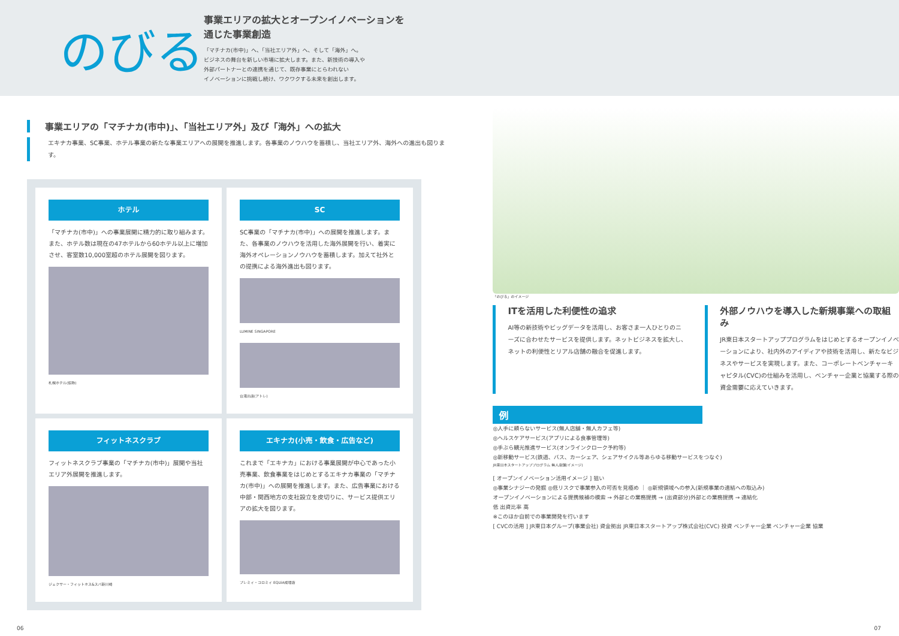のびる
事業エリアの拡大とオープンイノベーションを
通じた事業創造
「マチナカ(市中)」へ、「当社エリア外」へ、そして「海外」へ。
ビジネスの舞台を新しい市場に拡大します。また、新技術の導入や
外部パートナーとの連携を通じて、既存事業にとらわれない
イノベーションに挑戦し続け、ワクワクする未来を創出します。
事業エリアの「マチナカ(市中)」、「当社エリア外」及び「海外」への拡大
エキナカ事業、SC事業、ホテル事業の新たな事業エリアへの展開を推進します。各事業のノウハウを蓄積し、当社エリア外、海外への進出も図ります。
ホテル
「マチナカ(市中)」への事業展開に精力的に取り組みます。また、ホテル数は現在の47ホテルから60ホテル以上に増加させ、客室数10,000室超のホテル展開を図ります。
札幌ホテル(仮称)
SC
SC事業の「マチナカ(市中)」への展開を推進します。また、各事業のノウハウを活用した海外展開を行い、着実に海外オペレーションノウハウを蓄積します。加えて社外との提携による海外進出も図ります。
LUMINE SINGAPORE
台湾出店(アトレ)
フィットネスクラブ
フィットネスクラブ事業の「マチナカ(市中)」展開や当社エリア外展開を推進します。
ジェクサー・フィットネス&スパ新川崎
エキナカ(小売・飲食・広告など)
これまで「エキナカ」における事業展開が中心であった小売事業、飲食事業をはじめとするエキナカ事業の「マチナカ(市中)」への展開を推進します。また、広告事業における中部・関西地方の支社設立を皮切りに、サービス提供エリアの拡大を図ります。
プレミィ・コロミィ EQUiA成増店
「のびる」のイメージ
ITを活用した利便性の追求
AI等の新技術やビッグデータを活用し、お客さま一人ひとりのニーズに合わせたサービスを提供します。ネットビジネスを拡大し、ネットの利便性とリアル店舗の融合を促進します。
外部ノウハウを導入した新規事業への取組み
JR東日本スタートアッププログラムをはじめとするオープンイノベーションにより、社内外のアイディアや技術を活用し、新たなビジネスやサービスを実現します。また、コーポレートベンチャーキャピタル(CVC)の仕組みを活用し、ベンチャー企業と協業する際の資金需要に応えていきます。
例
◎人手に頼らないサービス(無人店舗・無人カフェ等)
◎ヘルスケアサービス(アプリによる食事管理等)
◎手ぶら観光推進サービス(オンラインクローク予約等)
◎新移動サービス(鉄道、バス、カーシェア、シェアサイクル等あらゆる移動サービスをつなぐ)
JR東日本スタートアッププログラム 無人店舗(イメージ)
[ オープンイノベーション活用イメージ ] 狙い
◎事業シナジーの発掘 ◎低リスクで事業参入の可否を見極め ｜ ◎新規領域への参入(新規事業の連結への取込み)
オープンイノベーションによる提携候補の模索 → 外部との業務提携 → (出資部分)外部との業務提携 → 連結化
低 出資比率 高
※このほか自前での事業開発を行います
[ CVCの活用 ] JR東日本グループ(事業会社) 資金拠出 JR東日本スタートアップ株式会社(CVC) 投資 ベンチャー企業 ベンチャー企業 協業
06 07